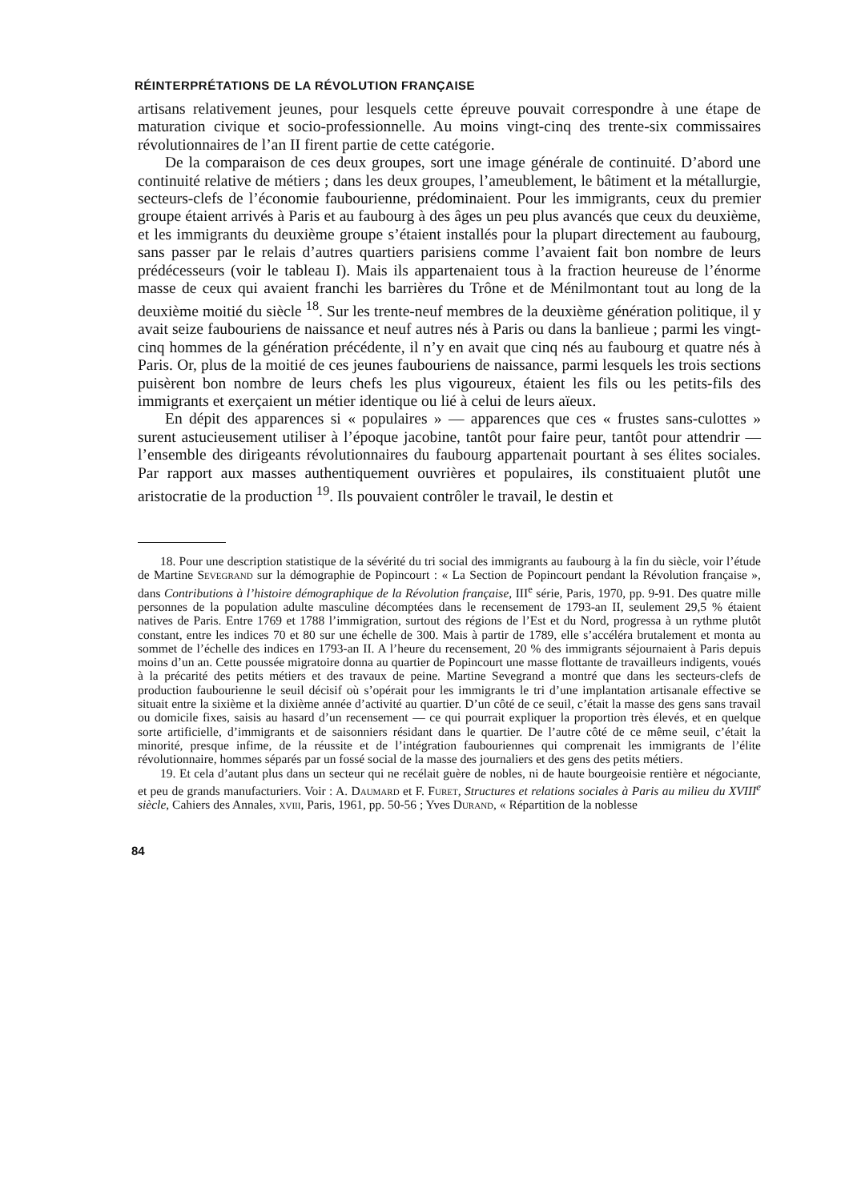RÉINTERPRÉTATIONS DE LA RÉVOLUTION FRANÇAISE
artisans relativement jeunes, pour lesquels cette épreuve pouvait correspondre à une étape de maturation civique et socio-professionnelle. Au moins vingt-cinq des trente-six commissaires révolutionnaires de l’an II firent partie de cette catégorie.
De la comparaison de ces deux groupes, sort une image générale de continuité. D’abord une continuité relative de métiers ; dans les deux groupes, l’ameublement, le bâtiment et la métallurgie, secteurs-clefs de l’économie faubourienne, prédominaient. Pour les immigrants, ceux du premier groupe étaient arrivés à Paris et au faubourg à des âges un peu plus avancés que ceux du deuxième, et les immigrants du deuxième groupe s’étaient installés pour la plupart directement au faubourg, sans passer par le relais d’autres quartiers parisiens comme l’avaient fait bon nombre de leurs prédécesseurs (voir le tableau I). Mais ils appartenaient tous à la fraction heureuse de l’énorme masse de ceux qui avaient franchi les barrières du Trône et de Ménilmontant tout au long de la deuxième moitié du siècle <sup>18</sup>. Sur les trente-neuf membres de la deuxième génération politique, il y avait seize faubouriens de naissance et neuf autres nés à Paris ou dans la banlieue ; parmi les vingt-cinq hommes de la génération précédente, il n’y en avait que cinq nés au faubourg et quatre nés à Paris. Or, plus de la moitié de ces jeunes faubouriens de naissance, parmi lesquels les trois sections puisèrent bon nombre de leurs chefs les plus vigoureux, étaient les fils ou les petits-fils des immigrants et exerçaient un métier identique ou lié à celui de leurs aïeux.
En dépit des apparences si « populaires » — apparences que ces « frustes sans-culottes » surent astucieusement utiliser à l’époque jacobine, tantôt pour faire peur, tantôt pour attendrir — l’ensemble des dirigeants révolutionnaires du faubourg appartenait pourtant à ses élites sociales. Par rapport aux masses authentiquement ouvrières et populaires, ils constituaient plutôt une aristocratie de la production <sup>19</sup>. Ils pouvaient contrôler le travail, le destin et
18. Pour une description statistique de la sévérité du tri social des immigrants au faubourg à la fin du siècle, voir l’étude de Martine Sevegrand sur la démographie de Popincourt : « La Section de Popincourt pendant la Révolution française », dans Contributions à l’histoire démographique de la Révolution française, III<sup>e</sup> série, Paris, 1970, pp. 9-91. Des quatre mille personnes de la population adulte masculine décomptées dans le recensement de 1793-an II, seulement 29,5 % étaient natives de Paris. Entre 1769 et 1788 l’immigration, surtout des régions de l’Est et du Nord, progressa à un rythme plutôt constant, entre les indices 70 et 80 sur une échelle de 300. Mais à partir de 1789, elle s’accéléra brutalement et monta au sommet de l’échelle des indices en 1793-an II. A l’heure du recensement, 20 % des immigrants séjournaient à Paris depuis moins d’un an. Cette poussée migratoire donna au quartier de Popincourt une masse flottante de travailleurs indigents, voués à la précarité des petits métiers et des travaux de peine. Martine Sevegrand a montré que dans les secteurs-clefs de production faubourienne le seuil décisif où s’opérait pour les immigrants le tri d’une implantation artisanale effective se situait entre la sixième et la dixième année d’activité au quartier. D’un côté de ce seuil, c’était la masse des gens sans travail ou domicile fixes, saisis au hasard d’un recensement — ce qui pourrait expliquer la proportion très élevés, et en quelque sorte artificielle, d’immigrants et de saisonniers résidant dans le quartier. De l’autre côté de ce même seuil, c’était la minorité, presque infime, de la réussite et de l’intégration faubouriennes qui comprenait les immigrants de l’élite révolutionnaire, hommes séparés par un fossé social de la masse des journaliers et des gens des petits métiers.
19. Et cela d’autant plus dans un secteur qui ne recélait guère de nobles, ni de haute bourgeoisie rentière et négociante, et peu de grands manufacturiers. Voir : A. Daumard et F. Furet, Structures et relations sociales à Paris au milieu du XVIII<sup>e</sup> siècle, Cahiers des Annales, xviii, Paris, 1961, pp. 50-56 ; Yves Durand, « Répartition de la noblesse
84